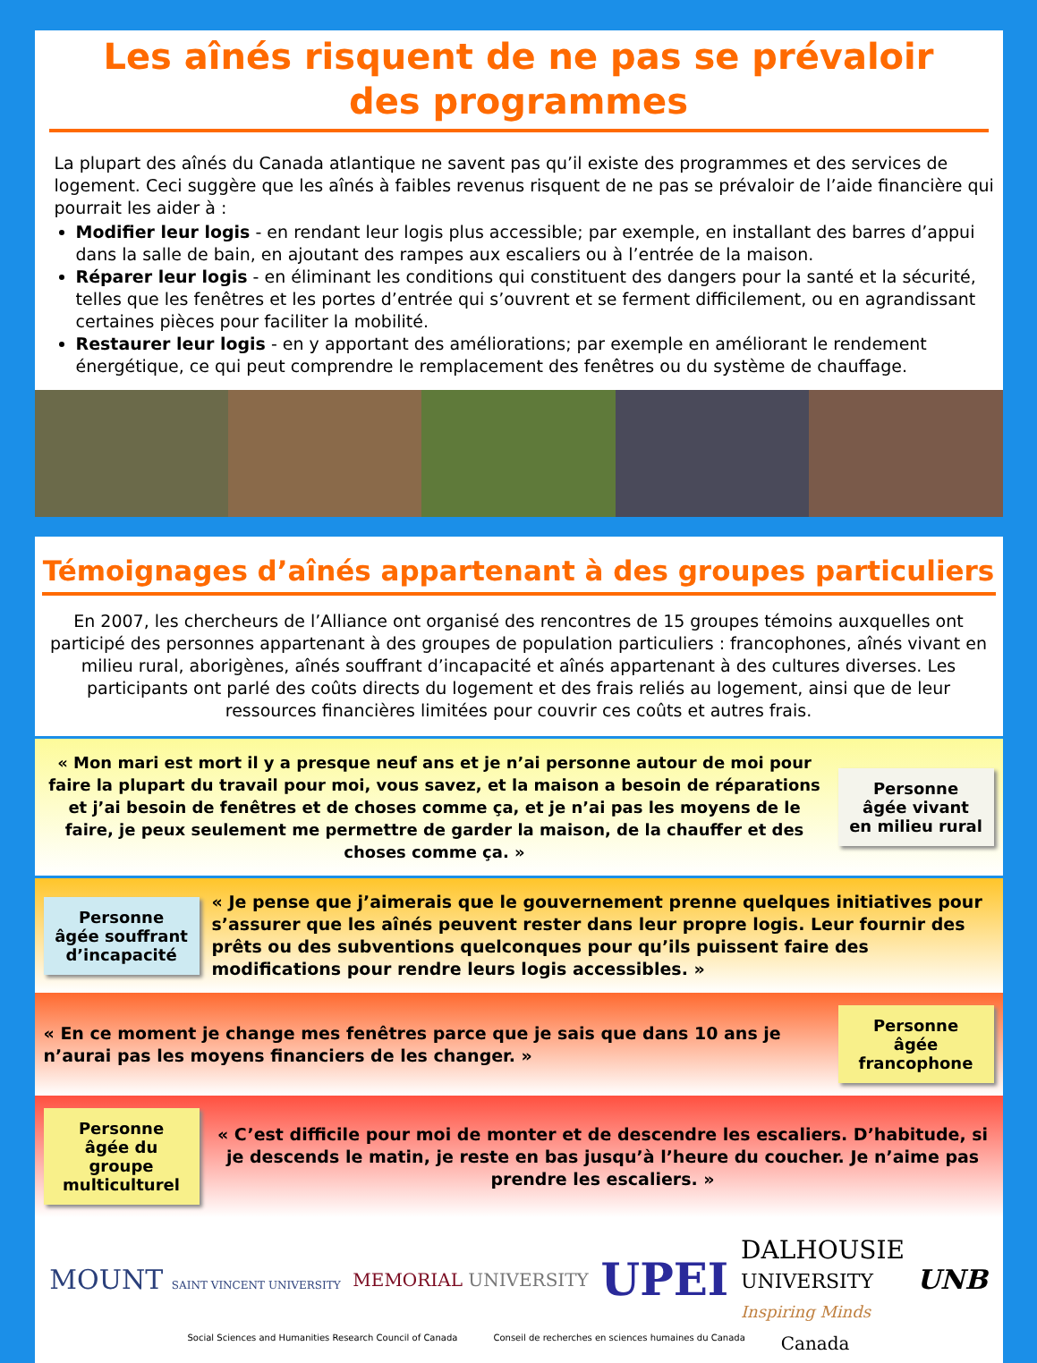Les aînés risquent de ne pas se prévaloir des programmes
La plupart des aînés du Canada atlantique ne savent pas qu’il existe des programmes et des services de logement. Ceci suggère que les aînés à faibles revenus risquent de ne pas se prévaloir de l’aide financière qui pourrait les aider à :
Modifier leur logis - en rendant leur logis plus accessible; par exemple, en installant des barres d’appui dans la salle de bain, en ajoutant des rampes aux escaliers ou à l’entrée de la maison.
Réparer leur logis - en éliminant les conditions qui constituent des dangers pour la santé et la sécurité, telles que les fenêtres et les portes d’entrée qui s’ouvrent et se ferment difficilement, ou en agrandissant certaines pièces pour faciliter la mobilité.
Restaurer leur logis - en y apportant des améliorations; par exemple en améliorant le rendement énergétique, ce qui peut comprendre le remplacement des fenêtres ou du système de chauffage.
Témoignages d’aînés appartenant à des groupes particuliers
En 2007, les chercheurs de l’Alliance ont organisé des rencontres de 15 groupes témoins auxquelles ont participé des personnes appartenant à des groupes de population particuliers : francophones, aînés vivant en milieu rural, aborigènes, aînés souffrant d’incapacité et aînés appartenant à des cultures diverses. Les participants ont parlé des coûts directs du logement et des frais reliés au logement, ainsi que de leur ressources financières limitées pour couvrir ces coûts et autres frais.
« Mon mari est mort il y a presque neuf ans et je n’ai personne autour de moi pour faire la plupart du travail pour moi, vous savez, et la maison a besoin de réparations et j’ai besoin de fenêtres et de choses comme ça, et je n’ai pas les moyens de le faire, je peux seulement me permettre de garder la maison, de la chauffer et des choses comme ça. »
Personne âgée vivant en milieu rural
Personne âgée souffrant d’incapacité
« Je pense que j’aimerais que le gouvernement prenne quelques initiatives pour s’assurer que les aînés peuvent rester dans leur propre logis. Leur fournir des prêts ou des subventions quelconques pour qu’ils puissent faire des modifications pour rendre leurs logis accessibles. »
« En ce moment je change mes fenêtres parce que je sais que dans 10 ans je n’aurai pas les moyens financiers de les changer. »
Personne âgée francophone
Personne âgée du groupe multiculturel
« C’est difficile pour moi de monter et de descendre les escaliers. D’habitude, si je descends le matin, je reste en bas jusqu’à l’heure du coucher. Je n’aime pas prendre les escaliers. »
MOUNT SAINT VINCENT UNIVERSITY
MEMORIAL UNIVERSITY
UPEI
DALHOUSIE
UNIVERSITY
Inspiring Minds
UNB
Social Sciences and Humanities Research Council of Canada Conseil de recherches en sciences humaines du Canada Canada